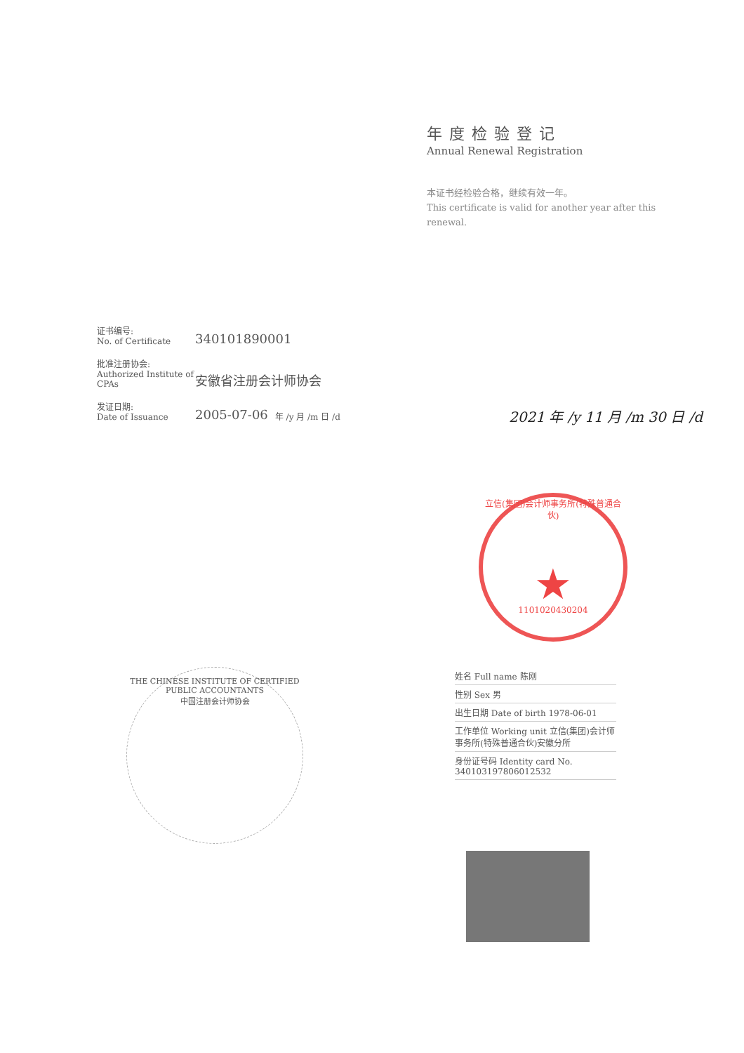年度检验登记
Annual Renewal Registration
本证书经检验合格，继续有效一年。
This certificate is valid for another year after this renewal.
证书编号:
No. of Certificate
340101890001
批准注册协会:
Authorized Institute of CPAs
安徽省注册会计师协会
发证日期:
Date of Issuance
2005-07-06
年 /y 月 /m 日 /d
2021 年 /y 11 月 /m 30 日 /d
THE CHINESE INSTITUTE OF CERTIFIED PUBLIC ACCOUNTANTS
中国注册会计师协会
立信(集团)会计师事务所(特殊普通合伙)
★
1101020430204
姓名 Full name 陈刚
性别 Sex 男
出生日期 Date of birth 1978-06-01
工作单位 Working unit 立信(集团)会计师事务所(特殊普通合伙)安徽分所
身份证号码 Identity card No. 340103197806012532